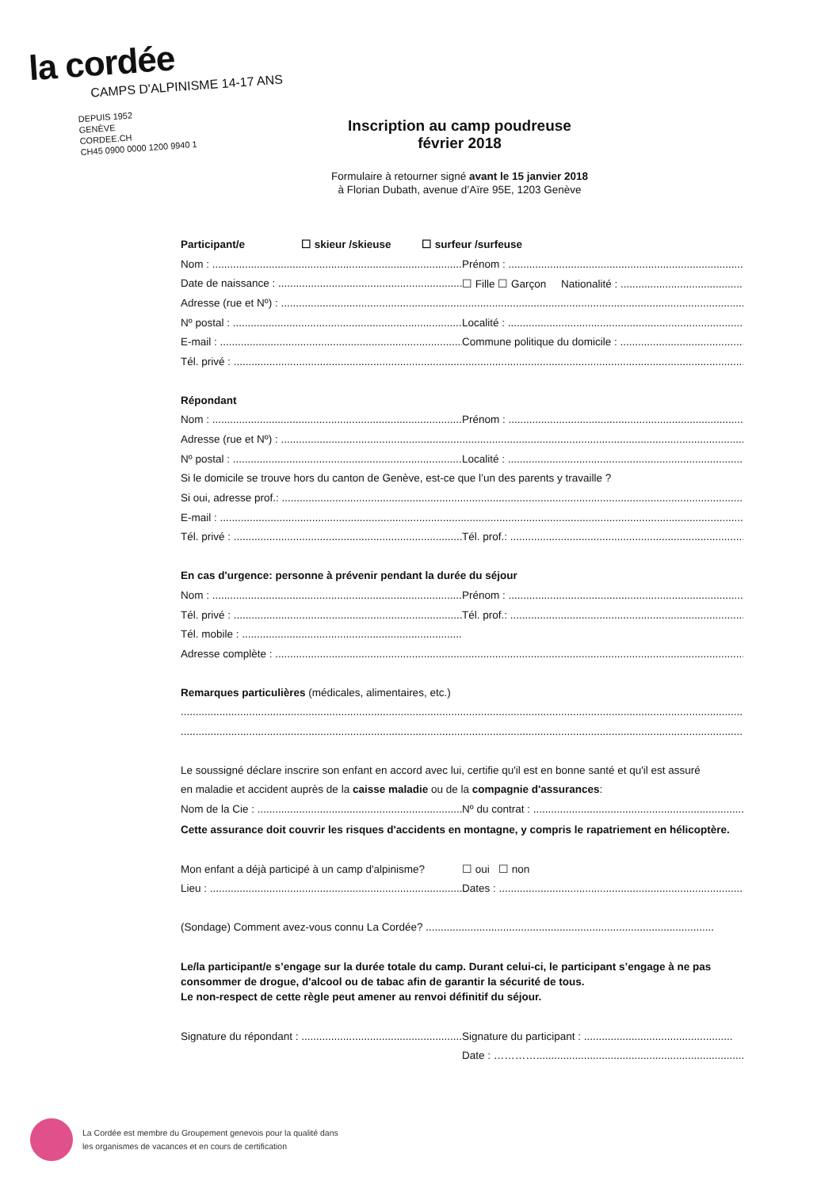la cordée
CAMPS D'ALPINISME 14-17 ANS
DEPUIS 1952
GENÈVE
CORDEE.CH
CH45 0900 0000 1200 9940 1
Inscription au camp poudreuse
février 2018
Formulaire à retourner signé avant le 15 janvier 2018
à Florian Dubath, avenue d’Aïre 95E, 1203 Genève
Participant/e ☐ skieur /skieuse ☐ surfeur /surfeuse
Nom : .......................................................................................... Prénom : ...........................................................................................
Date de naissance : .................................................................... ☐ Fille ☐ Garçon Nationalité : ..........................................
Adresse (rue et Nº) : ................................................................................................................................................................
Nº postal : ........................................................................................ Localité : ............................................................................................
E-mail : ............................................................................................. Commune politique du domicile : ...............................................
Tél. privé : ...........................................................................................................................................................................................
Répondant
Nom : .......................................................................................... Prénom : ...........................................................................................
Adresse (rue et Nº) : ................................................................................................................................................................
Nº postal : ........................................................................................ Localité : ............................................................................................
Si le domicile se trouve hors du canton de Genève, est-ce que l’un des parents y travaille ?
Si oui, adresse prof.: ................................................................................................................................................................
E-mail : ...............................................................................................................................................................................................
Tél. privé : ........................................................................................ Tél. prof.: ............................................................................................
En cas d'urgence: personne à prévenir pendant la durée du séjour
Nom : .......................................................................................... Prénom : ...........................................................................................
Tél. privé : ........................................................................................ Tél. prof.: ............................................................................................
Tél. mobile : ......................................................................................
Adresse complète : ...................................................................................................................................................................
Remarques particulières (médicales, alimentaires, etc.)
.........................................................................................................................................................................................................................
.........................................................................................................................................................................................................................
Le soussigné déclare inscrire son enfant en accord avec lui, certifie qu'il est en bonne santé et qu'il est assuré
en maladie et accident auprès de la caisse maladie ou de la compagnie d'assurances:
Nom de la Cie : ................................................................................. Nº du contrat : ....................................................................................
Cette assurance doit couvrir les risques d'accidents en montagne, y compris le rapatriement en hélicoptère.
Mon enfant a déjà participé à un camp d'alpinisme? ☐ oui ☐ non
Lieu : .......................................................................................... Dates : ..............................................................................................
(Sondage) Comment avez-vous connu La Cordée? .................................................................................................
Le/la participant/e s’engage sur la durée totale du camp. Durant celui-ci, le participant s’engage à ne pas consommer de drogue, d'alcool ou de tabac afin de garantir la sécurité de tous.
Le non-respect de cette règle peut amener au renvoi définitif du séjour.
Signature du répondant : ....................................................... Signature du participant : ..................................................
Date : ………….............................................................................
La Cordée est membre du Groupement genevois pour la qualité dans
les organismes de vacances et en cours de certification